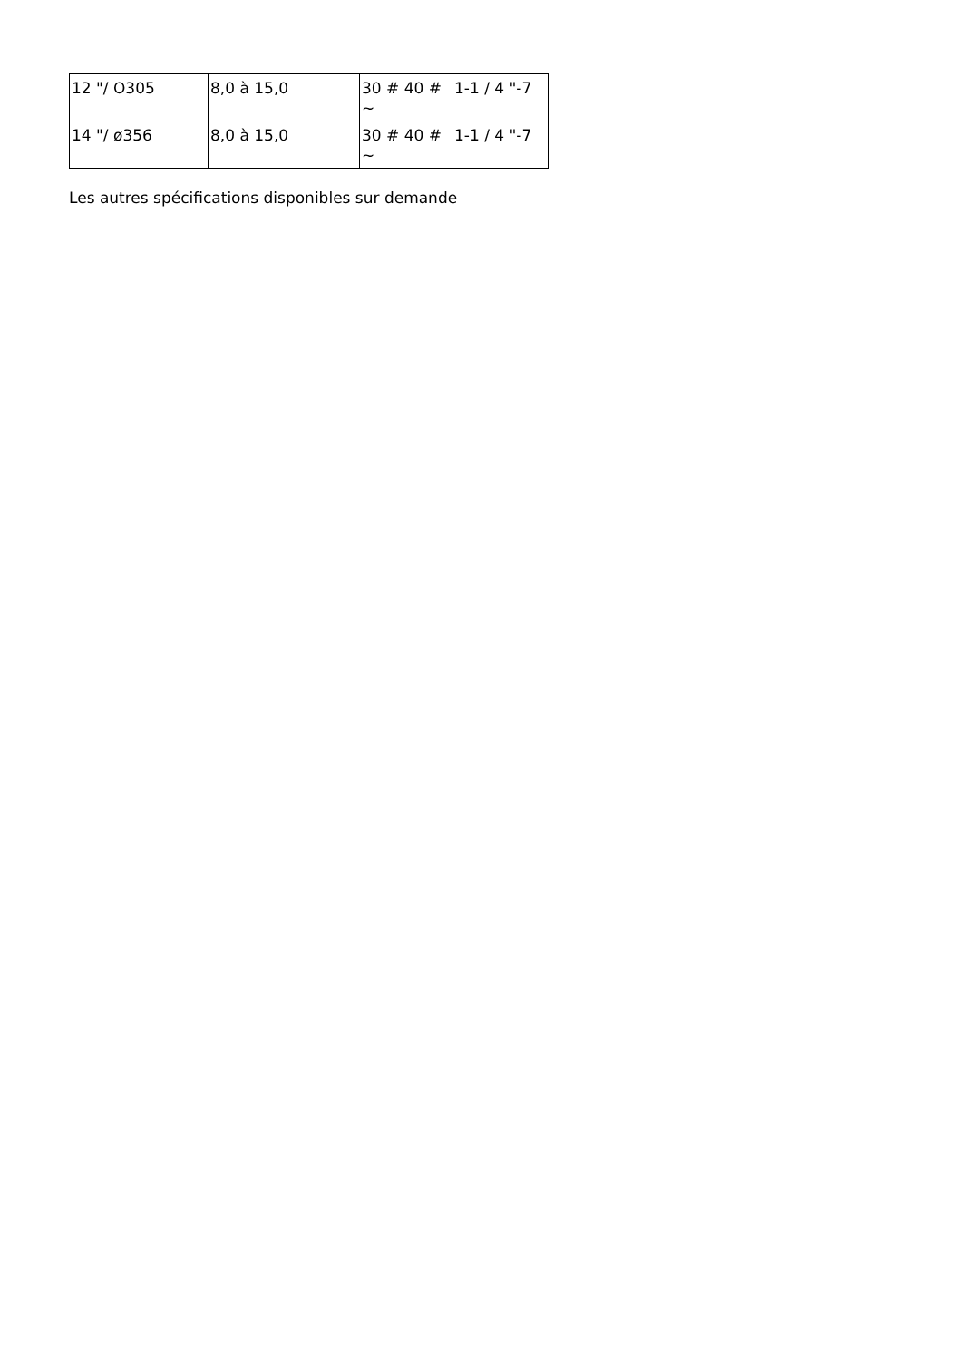| 12 "/ O305 | 8,0 à 15,0 | 30 # 40 # ~ | 1-1 / 4 "-7 |
| 14 "/ ø356 | 8,0 à 15,0 | 30 # 40 # ~ | 1-1 / 4 "-7 |
Les autres spécifications disponibles sur demande